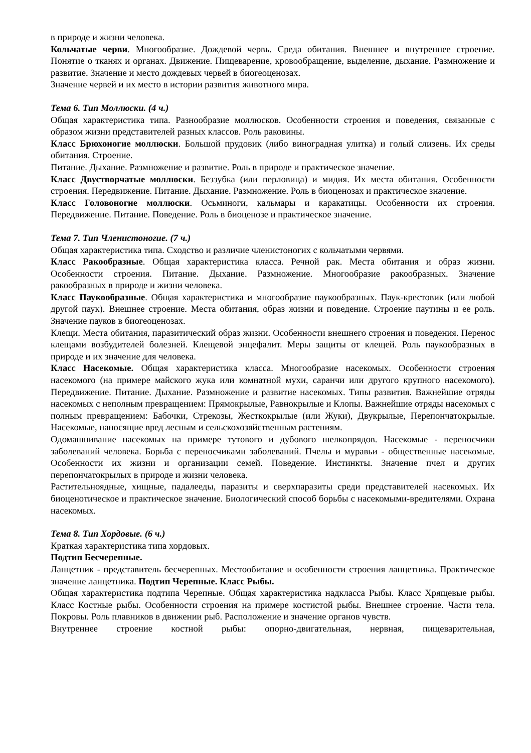в природе и жизни человека.
Кольчатые черви. Многообразие. Дождевой червь. Среда обитания. Внешнее и внутреннее строение. Понятие о тканях и органах. Движение. Пищеварение, кровообращение, выделение, дыхание. Размножение и развитие. Значение и место дождевых червей в биогеоценозах.
Значение червей и их место в истории развития животного мира.
Тема 6. Тип Моллюски. (4 ч.)
Общая характеристика типа. Разнообразие моллюсков. Особенности строения и поведения, связанные с образом жизни представителей разных классов. Роль раковины.
Класс Брюхоногие моллюски. Большой прудовик (либо виноградная улитка) и голый слизень. Их среды обитания. Строение.
Питание. Дыхание. Размножение и развитие. Роль в природе и практическое значение.
Класс Двустворчатые моллюски. Беззубка (или перловица) и мидия. Их места обитания. Особенности строения. Передвижение. Питание. Дыхание. Размножение. Роль в биоценозах и практическое значение.
Класс Головоногие моллюски. Осьминоги, кальмары и каракатицы. Особенности их строения. Передвижение. Питание. Поведение. Роль в биоценозе и практическое значение.
Тема 7. Тип Членистоногие. (7 ч.)
Общая характеристика типа. Сходство и различие членистоногих с кольчатыми червями.
Класс Ракообразные. Общая характеристика класса. Речной рак. Места обитания и образ жизни. Особенности строения. Питание. Дыхание. Размножение. Многообразие ракообразных. Значение ракообразных в природе и жизни человека.
Класс Паукообразные. Общая характеристика и многообразие паукообразных. Паук-крестовик (или любой другой паук). Внешнее строение. Места обитания, образ жизни и поведение. Строение паутины и ее роль. Значение пауков в биогеоценозах.
Клещи. Места обитания, паразитический образ жизни. Особенности внешнего строения и поведения. Перенос клещами возбудителей болезней. Клещевой энцефалит. Меры защиты от клещей. Роль паукообразных в природе и их значение для человека.
Класс Насекомые. Общая характеристика класса. Многообразие насекомых. Особенности строения насекомого (на примере майского жука или комнатной мухи, саранчи или другого крупного насекомого). Передвижение. Питание. Дыхание. Размножение и развитие насекомых. Типы развития. Важнейшие отряды насекомых с неполным превращением: Прямокрылые, Равнокрылые и Клопы. Важнейшие отряды насекомых с полным превращением: Бабочки, Стрекозы, Жесткокрылые (или Жуки), Двукрылые, Перепончатокрылые. Насекомые, наносящие вред лесным и сельскохозяйственным растениям.
Одомашнивание насекомых на примере тутового и дубового шелкопрядов. Насекомые - переносчики заболеваний человека. Борьба с переносчиками заболеваний. Пчелы и муравьи - общественные насекомые. Особенности их жизни и организации семей. Поведение. Инстинкты. Значение пчел и других перепончатокрылых в природе и жизни человека.
Растительноядные, хищные, падалееды, паразиты и сверхпаразиты среди представителей насекомых. Их биоценотическое и практическое значение. Биологический способ борьбы с насекомыми-вредителями. Охрана насекомых.
Тема 8. Тип Хордовые. (6 ч.)
Краткая характеристика типа хордовых.
Подтип Бесчерепные.
Ланцетник - представитель бесчерепных. Местообитание и особенности строения ланцетника. Практическое значение ланцетника. Подтип Черепные. Класс Рыбы.
Общая характеристика подтипа Черепные. Общая характеристика надкласса Рыбы. Класс Хрящевые рыбы. Класс Костные рыбы. Особенности строения на примере костистой рыбы. Внешнее строение. Части тела. Покровы. Роль плавников в движении рыб. Расположение и значение органов чувств.
Внутреннее строение костной рыбы: опорно-двигательная, нервная, пищеварительная,